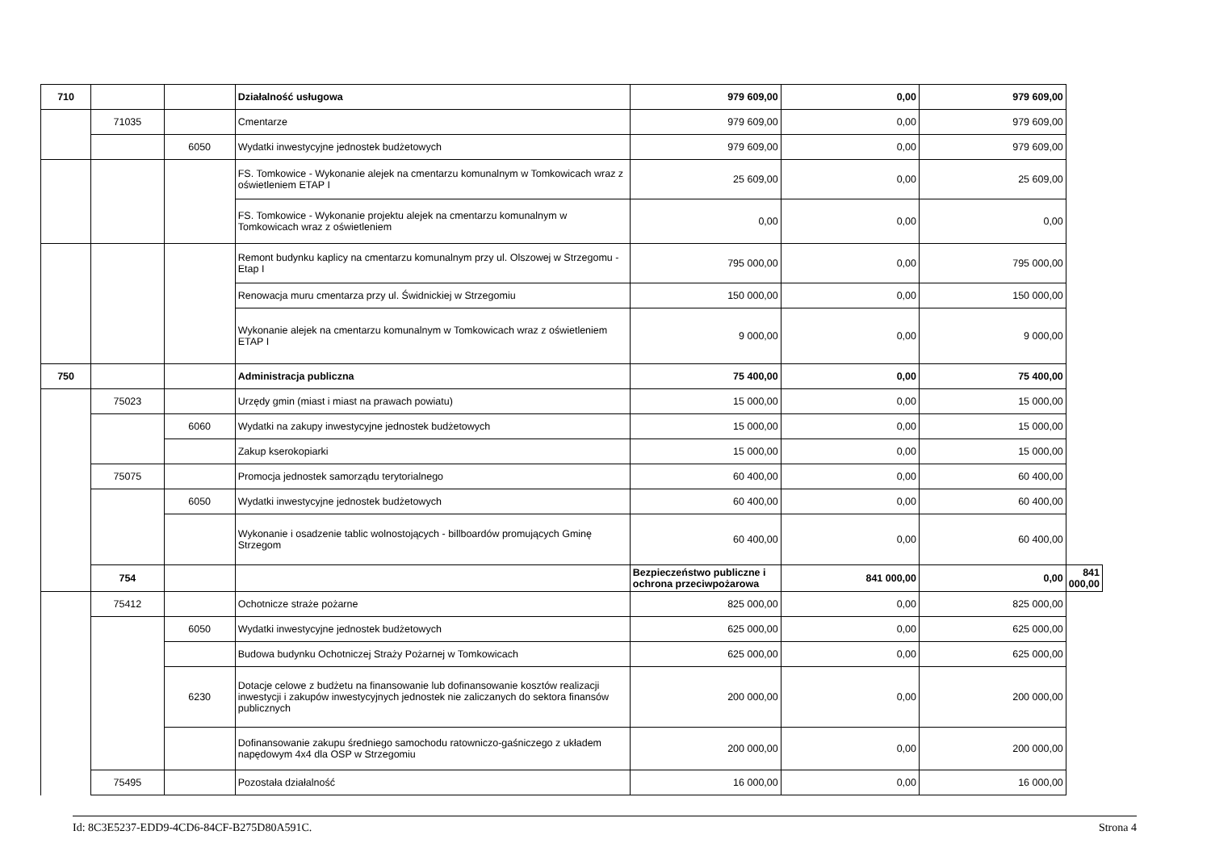| 710 | | | Działalność usługowa | 979 609,00 | 0,00 | 979 609,00 | |
| | 71035 | | Cmentarze | 979 609,00 | 0,00 | 979 609,00 | |
| | | 6050 | Wydatki inwestycyjne jednostek budżetowych | 979 609,00 | 0,00 | 979 609,00 | |
| | | | FS. Tomkowice - Wykonanie alejek na cmentarzu komunalnym w Tomkowicach wraz z oświetleniem ETAP I | 25 609,00 | 0,00 | 25 609,00 | |
| | | | FS. Tomkowice - Wykonanie projektu alejek na cmentarzu komunalnym w Tomkowicach wraz z oświetleniem | 0,00 | 0,00 | 0,00 | |
| | | | Remont budynku kaplicy na cmentarzu komunalnym przy ul. Olszowej w Strzegomu - Etap I | 795 000,00 | 0,00 | 795 000,00 | |
| | | | Renowacja muru cmentarza przy ul. Świdnickiej w Strzegomiu | 150 000,00 | 0,00 | 150 000,00 | |
| | | | Wykonanie alejek na cmentarzu komunalnym w Tomkowicach wraz z oświetleniem ETAP I | 9 000,00 | 0,00 | 9 000,00 | |
| 750 | | | Administracja publiczna | 75 400,00 | 0,00 | 75 400,00 | |
| | 75023 | | Urzędy gmin (miast i miast na prawach powiatu) | 15 000,00 | 0,00 | 15 000,00 | |
| | | 6060 | Wydatki na zakupy inwestycyjne jednostek budżetowych | 15 000,00 | 0,00 | 15 000,00 | |
| | | | Zakup kserokopiarki | 15 000,00 | 0,00 | 15 000,00 | |
| | 75075 | | Promocja jednostek samorządu terytorialnego | 60 400,00 | 0,00 | 60 400,00 | |
| | | 6050 | Wydatki inwestycyjne jednostek budżetowych | 60 400,00 | 0,00 | 60 400,00 | |
| | | | Wykonanie i osadzenie tablic wolnostojących - billboardów promujących Gminę Strzegom | 60 400,00 | 0,00 | 60 400,00 | |
| | 754 | | | Bezpieczeństwo publiczne i ochrona przeciwpożarowa | 841 000,00 | 0,00 | 841 000,00 |
| | 75412 | | Ochotnicze straże pożarne | 825 000,00 | 0,00 | 825 000,00 | |
| | | 6050 | Wydatki inwestycyjne jednostek budżetowych | 625 000,00 | 0,00 | 625 000,00 | |
| | | | Budowa budynku Ochotniczej Straży Pożarnej w Tomkowicach | 625 000,00 | 0,00 | 625 000,00 | |
| | | 6230 | Dotacje celowe z budżetu na finansowanie lub dofinansowanie kosztów realizacji inwestycji i zakupów inwestycyjnych jednostek nie zaliczanych do sektora finansów publicznych | 200 000,00 | 0,00 | 200 000,00 | |
| | | | Dofinansowanie zakupu średniego samochodu ratowniczo-gaśniczego z układem napędowym 4x4 dla OSP w Strzegomiu | 200 000,00 | 0,00 | 200 000,00 | |
| | 75495 | | Pozostała działalność | 16 000,00 | 0,00 | 16 000,00 | |
Id: 8C3E5237-EDD9-4CD6-84CF-B275D80A591C. Strona 4